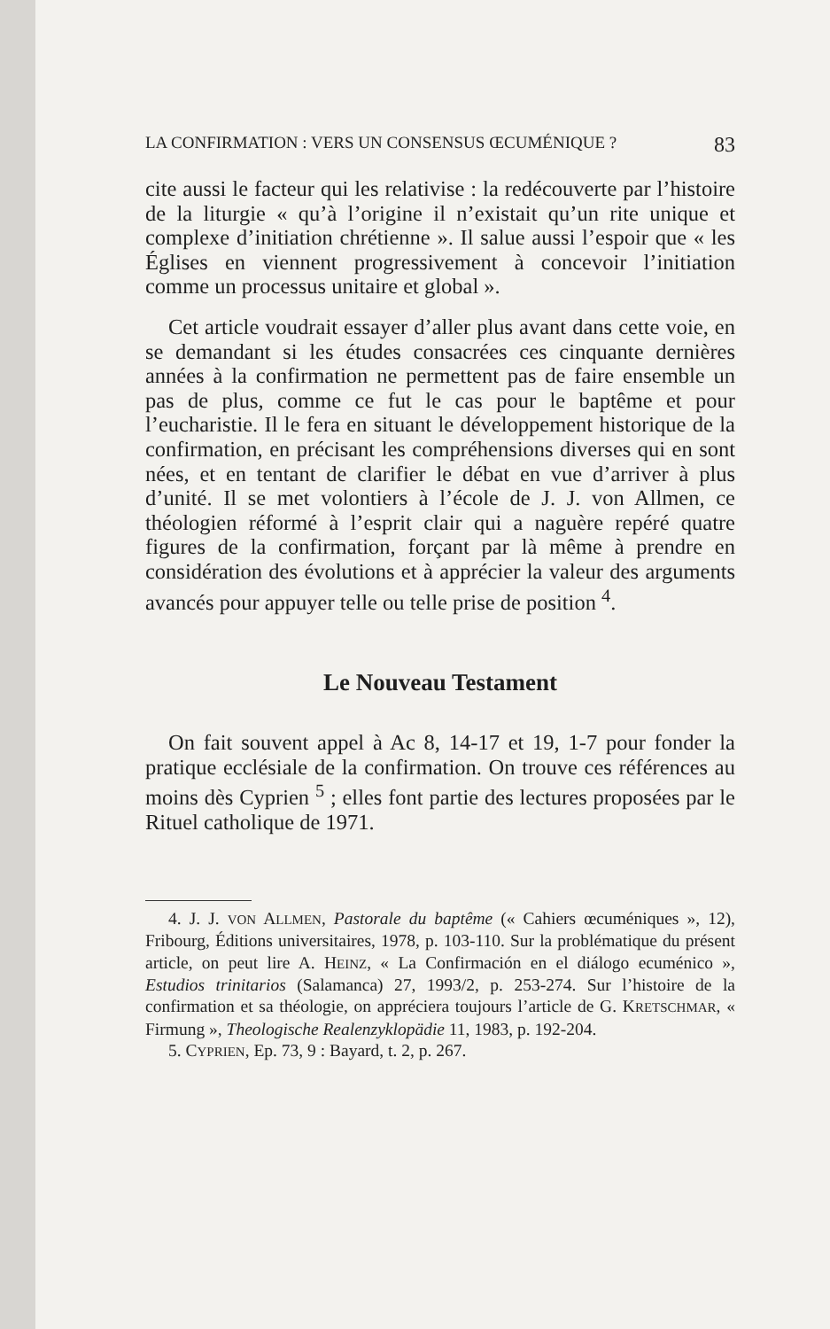LA CONFIRMATION : VERS UN CONSENSUS ŒCUMÉNIQUE ? 83
cite aussi le facteur qui les relativise : la redécouverte par l’histoire de la liturgie « qu’à l’origine il n’existait qu’un rite unique et complexe d’initiation chrétienne ». Il salue aussi l’espoir que « les Églises en viennent progressivement à concevoir l’initiation comme un processus unitaire et global ».
Cet article voudrait essayer d’aller plus avant dans cette voie, en se demandant si les études consacrées ces cinquante dernières années à la confirmation ne permettent pas de faire ensemble un pas de plus, comme ce fut le cas pour le baptême et pour l’eucharistie. Il le fera en situant le développement historique de la confirmation, en précisant les compréhensions diverses qui en sont nées, et en tentant de clarifier le débat en vue d’arriver à plus d’unité. Il se met volontiers à l’école de J. J. von Allmen, ce théologien réformé à l’esprit clair qui a naguère repéré quatre figures de la confirmation, forçant par là même à prendre en considération des évolutions et à apprécier la valeur des arguments avancés pour appuyer telle ou telle prise de position <sup>4</sup>.
Le Nouveau Testament
On fait souvent appel à Ac 8, 14-17 et 19, 1-7 pour fonder la pratique ecclésiale de la confirmation. On trouve ces références au moins dès Cyprien <sup>5</sup> ; elles font partie des lectures proposées par le Rituel catholique de 1971.
4. J. J. VON ALLMEN, Pastorale du baptême (« Cahiers œcuméniques », 12), Fribourg, Éditions universitaires, 1978, p. 103-110. Sur la problématique du présent article, on peut lire A. HEINZ, « La Confirmación en el diálogo ecuménico », Estudios trinitarios (Salamanca) 27, 1993/2, p. 253-274. Sur l’histoire de la confirmation et sa théologie, on appréciera toujours l’article de G. KRETSCHMAR, « Firmung », Theologische Realenzyklopädie 11, 1983, p. 192-204.
5. CYPRIEN, Ep. 73, 9 : Bayard, t. 2, p. 267.